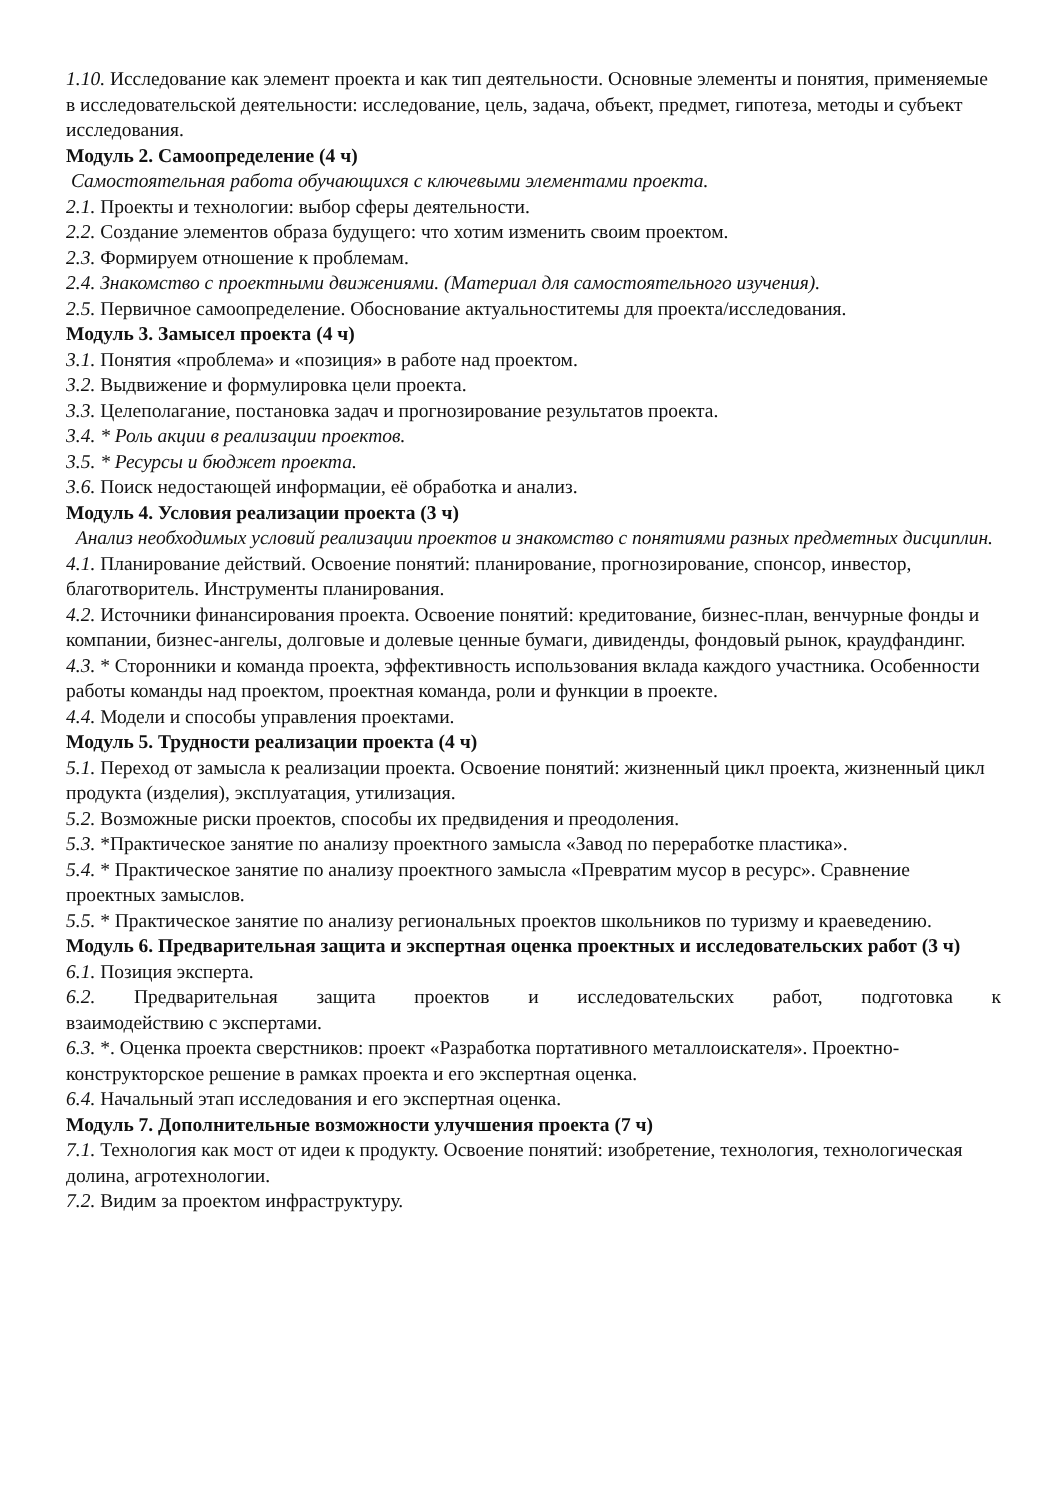1.10. Исследование как элемент проекта и как тип деятельности. Основные элементы и понятия, применяемые в исследовательской деятельности: исследование, цель, задача, объект, предмет, гипотеза, методы и субъект исследования.
Модуль 2. Самоопределение (4 ч)
Самостоятельная работа обучающихся с ключевыми элементами проекта.
2.1. Проекты и технологии: выбор сферы деятельности.
2.2. Создание элементов образа будущего: что хотим изменить своим проектом.
2.3. Формируем отношение к проблемам.
2.4. Знакомство с проектными движениями. (Материал для самостоятельного изучения).
2.5. Первичное самоопределение. Обоснование актуальноститемы для проекта/исследования.
Модуль 3. Замысел проекта (4 ч)
3.1. Понятия «проблема» и «позиция» в работе над проектом.
3.2. Выдвижение и формулировка цели проекта.
3.3. Целеполагание, постановка задач и прогнозирование результатов проекта.
3.4. * Роль акции в реализации проектов.
3.5. * Ресурсы и бюджет проекта.
3.6. Поиск недостающей информации, её обработка и анализ.
Модуль 4. Условия реализации проекта (3 ч)
Анализ необходимых условий реализации проектов и знакомство с понятиями разных предметных дисциплин.
4.1. Планирование действий. Освоение понятий: планирование, прогнозирование, спонсор, инвестор, благотворитель. Инструменты планирования.
4.2. Источники финансирования проекта. Освоение понятий: кредитование, бизнес-план, венчурные фонды и компании, бизнес-ангелы, долговые и долевые ценные бумаги, дивиденды, фондовый рынок, краудфандинг.
4.3. * Сторонники и команда проекта, эффективность использования вклада каждого участника. Особенности работы команды над проектом, проектная команда, роли и функции в проекте.
4.4. Модели и способы управления проектами.
Модуль 5. Трудности реализации проекта (4 ч)
5.1. Переход от замысла к реализации проекта. Освоение понятий: жизненный цикл проекта, жизненный цикл продукта (изделия), эксплуатация, утилизация.
5.2. Возможные риски проектов, способы их предвидения и преодоления.
5.3. *Практическое занятие по анализу проектного замысла «Завод по переработке пластика».
5.4. * Практическое занятие по анализу проектного замысла «Превратим мусор в ресурс». Сравнение проектных замыслов.
5.5. * Практическое занятие по анализу региональных проектов школьников по туризму и краеведению.
Модуль 6. Предварительная защита и экспертная оценка проектных и исследовательских работ (3 ч)
6.1. Позиция эксперта.
6.2. Предварительная защита проектов и исследовательских работ, подготовка к
взаимодействию с экспертами.
6.3. *. Оценка проекта сверстников: проект «Разработка портативного металлоискателя». Проектно-конструкторское решение в рамках проекта и его экспертная оценка.
6.4. Начальный этап исследования и его экспертная оценка.
Модуль 7. Дополнительные возможности улучшения проекта (7 ч)
7.1. Технология как мост от идеи к продукту. Освоение понятий: изобретение, технология, технологическая долина, агротехнологии.
7.2. Видим за проектом инфраструктуру.